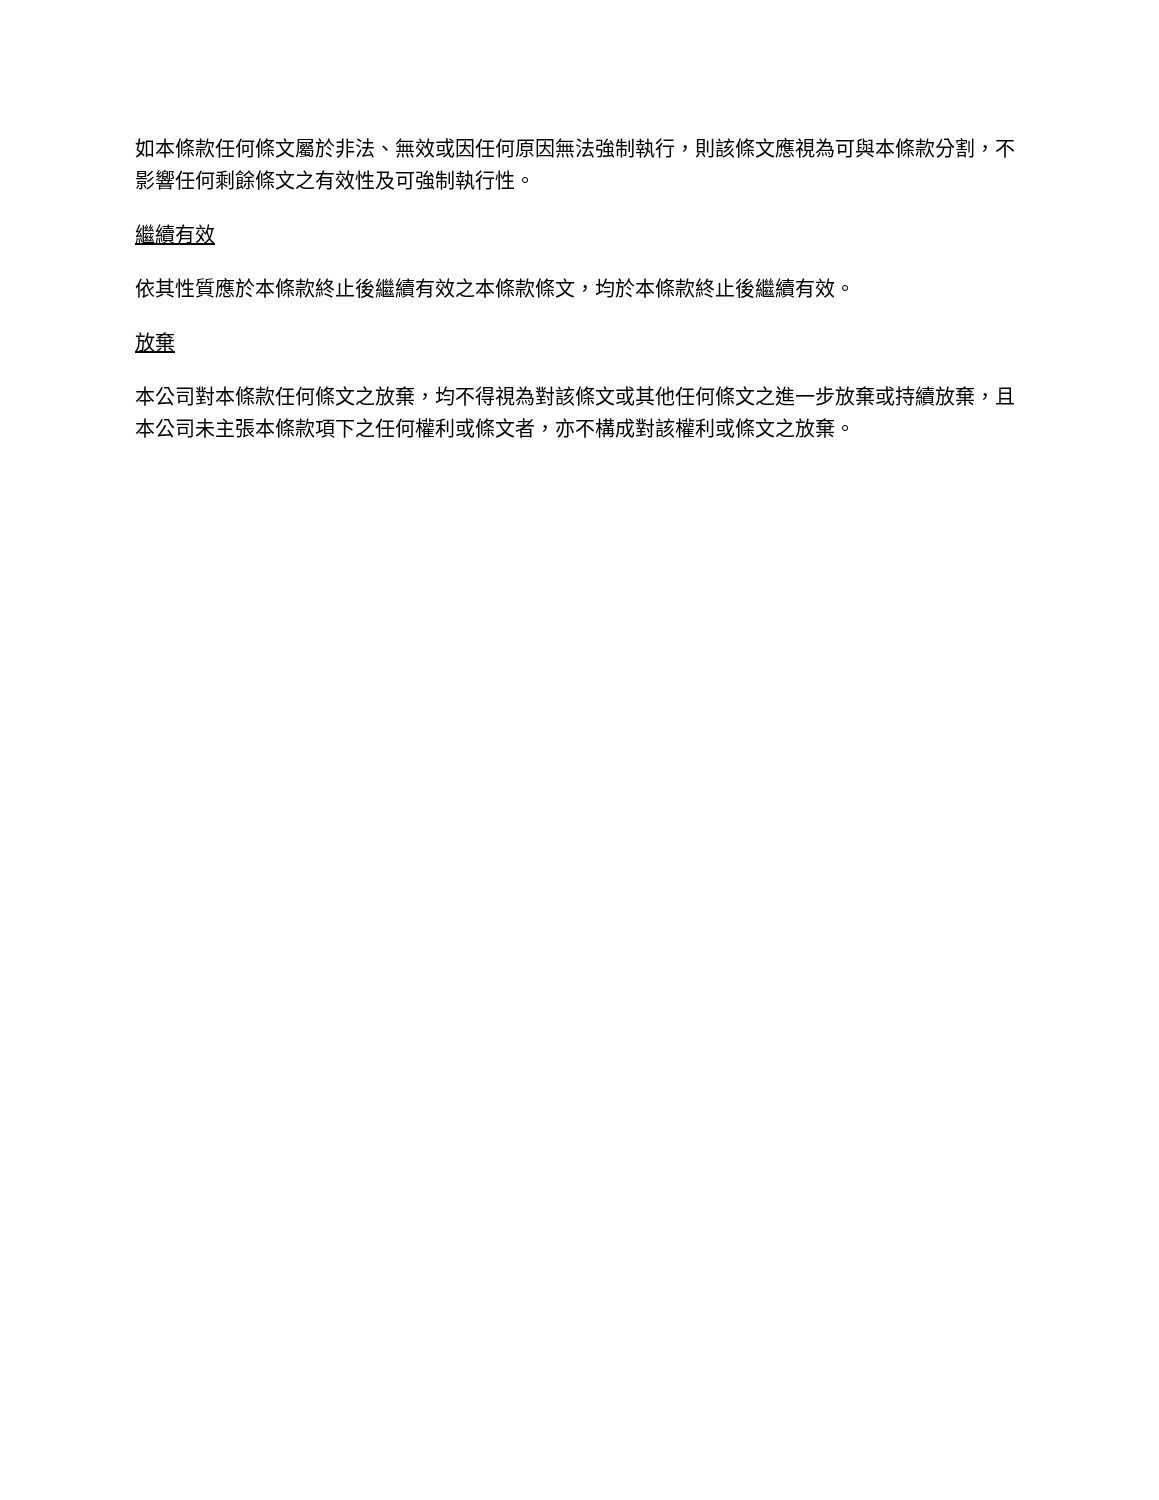如本條款任何條文屬於非法、無效或因任何原因無法強制執行，則該條文應視為可與本條款分割，不影響任何剩餘條文之有效性及可強制執行性。
繼續有效
依其性質應於本條款終止後繼續有效之本條款條文，均於本條款終止後繼續有效。
放棄
本公司對本條款任何條文之放棄，均不得視為對該條文或其他任何條文之進一步放棄或持續放棄，且本公司未主張本條款項下之任何權利或條文者，亦不構成對該權利或條文之放棄。